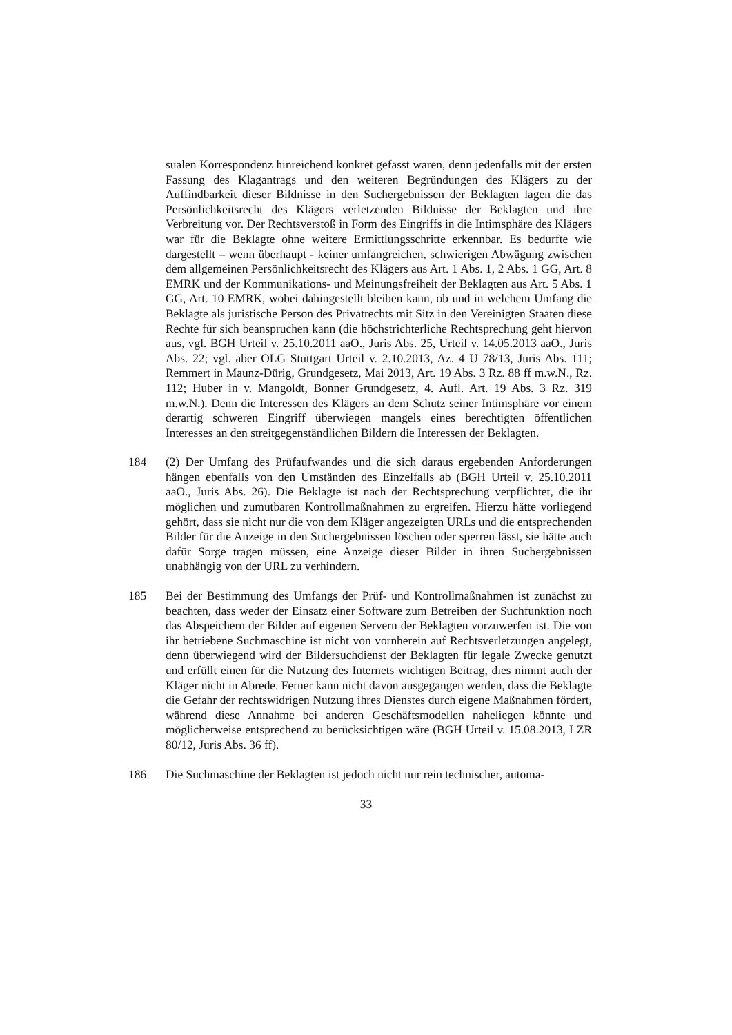sualen Korrespondenz hinreichend konkret gefasst waren, denn jedenfalls mit der ersten Fassung des Klagantrags und den weiteren Begründungen des Klägers zu der Auffindbarkeit dieser Bildnisse in den Suchergebnissen der Beklagten lagen die das Persönlichkeitsrecht des Klägers verletzenden Bildnisse der Beklagten und ihre Verbreitung vor. Der Rechtsverstoß in Form des Eingriffs in die Intimsphäre des Klägers war für die Beklagte ohne weitere Ermittlungsschritte erkennbar. Es bedurfte wie dargestellt – wenn überhaupt - keiner umfangreichen, schwierigen Abwägung zwischen dem allgemeinen Persönlichkeitsrecht des Klägers aus Art. 1 Abs. 1, 2 Abs. 1 GG, Art. 8 EMRK und der Kommunikations- und Meinungsfreiheit der Beklagten aus Art. 5 Abs. 1 GG, Art. 10 EMRK, wobei dahingestellt bleiben kann, ob und in welchem Umfang die Beklagte als juristische Person des Privatrechts mit Sitz in den Vereinigten Staaten diese Rechte für sich beanspruchen kann (die höchstrichterliche Rechtsprechung geht hiervon aus, vgl. BGH Urteil v. 25.10.2011 aaO., Juris Abs. 25, Urteil v. 14.05.2013 aaO., Juris Abs. 22; vgl. aber OLG Stuttgart Urteil v. 2.10.2013, Az. 4 U 78/13, Juris Abs. 111; Remmert in Maunz-Dürig, Grundgesetz, Mai 2013, Art. 19 Abs. 3 Rz. 88 ff m.w.N., Rz. 112; Huber in v. Mangoldt, Bonner Grundgesetz, 4. Aufl. Art. 19 Abs. 3 Rz. 319 m.w.N.). Denn die Interessen des Klägers an dem Schutz seiner Intimsphäre vor einem derartig schweren Eingriff überwiegen mangels eines berechtigten öffentlichen Interesses an den streitgegenständlichen Bildern die Interessen der Beklagten.
184 (2) Der Umfang des Prüfaufwandes und die sich daraus ergebenden Anforderungen hängen ebenfalls von den Umständen des Einzelfalls ab (BGH Urteil v. 25.10.2011 aaO., Juris Abs. 26). Die Beklagte ist nach der Rechtsprechung verpflichtet, die ihr möglichen und zumutbaren Kontrollmaßnahmen zu ergreifen. Hierzu hätte vorliegend gehört, dass sie nicht nur die von dem Kläger angezeigten URLs und die entsprechenden Bilder für die Anzeige in den Suchergebnissen löschen oder sperren lässt, sie hätte auch dafür Sorge tragen müssen, eine Anzeige dieser Bilder in ihren Suchergebnissen unabhängig von der URL zu verhindern.
185 Bei der Bestimmung des Umfangs der Prüf- und Kontrollmaßnahmen ist zunächst zu beachten, dass weder der Einsatz einer Software zum Betreiben der Suchfunktion noch das Abspeichern der Bilder auf eigenen Servern der Beklagten vorzuwerfen ist. Die von ihr betriebene Suchmaschine ist nicht von vornherein auf Rechtsverletzungen angelegt, denn überwiegend wird der Bildersuchdienst der Beklagten für legale Zwecke genutzt und erfüllt einen für die Nutzung des Internets wichtigen Beitrag, dies nimmt auch der Kläger nicht in Abrede. Ferner kann nicht davon ausgegangen werden, dass die Beklagte die Gefahr der rechtswidrigen Nutzung ihres Dienstes durch eigene Maßnahmen fördert, während diese Annahme bei anderen Geschäftsmodellen naheliegen könnte und möglicherweise entsprechend zu berücksichtigen wäre (BGH Urteil v. 15.08.2013, I ZR 80/12, Juris Abs. 36 ff).
186 Die Suchmaschine der Beklagten ist jedoch nicht nur rein technischer, automa-
33